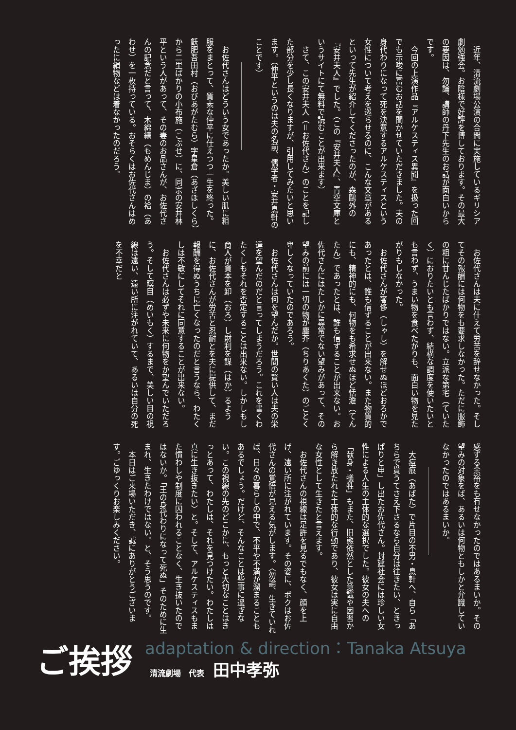近年、清流劇場公演の合間に実施しているギリシア劇勉強会。お陰様で好評を博しております。その最大の要因は、勿論、講師の丹下先生のお話が面白いからです。
今回の上演作品『アルケスティス異聞』を扱った回でも示唆に富むお話を聞かせていただきました。夫の身代わりになって死を決意するアルケスティスという女性について考えを巡らせるのに、こんな文章があるといって先生が紹介してくださったのが、森鷗外の『安井夫人』でした。（この『安井夫人』、青空文庫というサイトにて無料で読むことが出来ます）
さて、この安井夫人（＝お佐代さん）のことを記した部分を少し長くなりますが、引用してみたいと思います。（仲平というのは夫の名前、儒学者・安井息軒のことです）
お佐代さんはどういう女であったか。美しい肌に粗服をまとって、質素な仲平に仕えつつ一生を終った。飫肥吾田村（おびあがたむら）字星倉（あざほしくら）から二里ばかりの小布施（こぶせ）に、同宗の安井林平という人があって、その妻のお品さんが、お佐代さんの記念だと言って、木綿縞（もめんじま）の袷（あわせ）を一枚持っている。おそらくはお佐代さんはめったに絹物などは着なかったのだろう。
お佐代さんは夫に仕えて労苦を辞せなかった。そしてその報酬には何物をも要求しなかった。ただに服飾の粗に甘んじたばかりではない。立派な第宅（ていたく）におりたいとも言わず、結構な調度を使いたいとも言わず、うまい物を食べたがりも、面白い物を見たがりもしなかった。
お佐代さんが奢侈（しゃし）を解せぬほどおろかであったとは、誰も信ずることが出来ない。また物質的にも、精神的にも、何物をも希求せぬほど恬澹（てんたん）であったとは、誰も信ずることが出来ない。お佐代さんにはたしかに尋常でない望みがあって、その望みの前には一切の物が塵芥（ちりあくた）のごとく卑しくなっていたのであろう。
お佐代さんは何を望んだか。世間の賢い人は夫の栄達を望んだのだと言ってしまうだろう。これを書くわたくしもそれを否定することは出来ない。しかしもし商人が資本を卸（おろ）し財利を謀（はか）るように、お佐代さんが労苦と忍耐とを夫に提供して、まだ報酬を得ぬうちに亡くなったのだと言うなら、わたくしは不敏にしてそれに同意することが出来ない。
お佐代さんは必ずや未来に何物をか望んでいただろう。そして瞑目（めいもく）するまで、美しい目の視線は遠い、遠い所に注がれていて、あるいは自分の死を不幸だと
感ずる余裕をも有せなかったのではあるまいか。その望みの対象をば、あるいは何物ともしかと弁識していなかったのではあるまいか。
大痘痕（あばた）で片目の不男・息軒へ、自ら「あちらで貰うてさえ下さるなら自分は往きたい、ときっぱりと申」し出たお佐代さん。封建社会には珍しい女性による人生の主体的な選択でした。彼女の夫への「献身・犠牲」もまた、旧態依然とした意識や因習から解き放たれた主体的な行動であり、彼女は実に自由な女性として生きたと言えます。
お佐代さんの視線は足許を見るでもなく、顔を上げ、遠い所に注がれています。その姿に、ボクはお佐代さんの覚悟が見える気がします。〈勿論、生きていれば、日々の暮らしの中で、不平や不満が溜まることもあるでしょう。だけど、そんなことは些事に過ぎない。この視線の先のどこかに、もっと大切なことはきっとあって、わたしは、それを見つけたい。わたしは真に生き抜きたい〉と。そして、アルケスティスもまた慣わしや制度に囚われることなく、生き抜いたのではないか。「王の身代わりになって死ぬ」そのために生まれ、生きたわけではない。と、そう思うのです。
本日はご来場いただき、誠にありがとうございます。ごゆっくりお楽しみください。
ご挨拶
adaptation & direction：Tanaka Atsuya
清流劇場　代表 田中孝弥